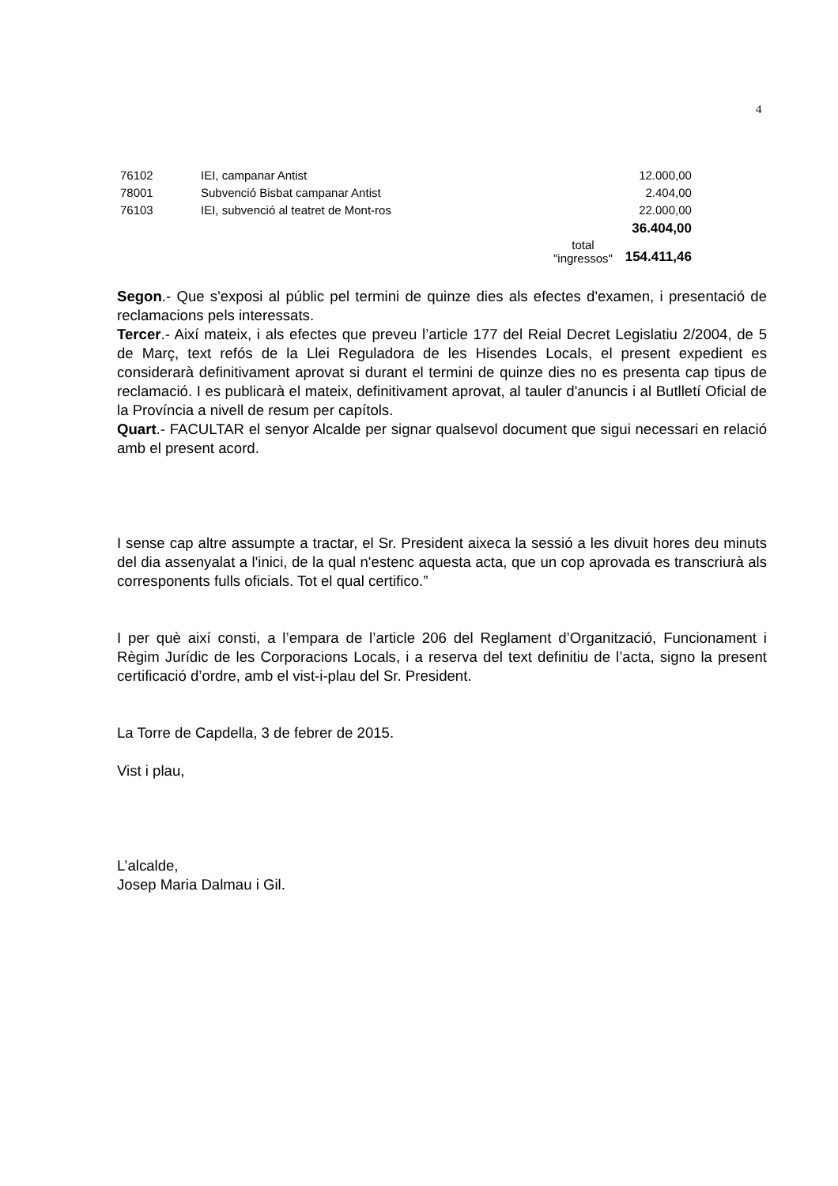4
| 76102 | IEI, campanar Antist | | 12.000,00 |
| 78001 | Subvenció Bisbat campanar Antist | | 2.404,00 |
| 76103 | IEI, subvenció al teatret de Mont-ros | | 22.000,00 |
| | | | 36.404,00 |
| | | total "ingressos" | 154.411,46 |
Segon.- Que s'exposi al públic pel termini de quinze dies als efectes d'examen, i presentació de reclamacions pels interessats.
Tercer.- Així mateix, i als efectes que preveu l’article 177 del Reial Decret Legislatiu 2/2004, de 5 de Març, text refós de la Llei Reguladora de les Hisendes Locals, el present expedient es considerarà definitivament aprovat si durant el termini de quinze dies no es presenta cap tipus de reclamació. I es publicarà el mateix, definitivament aprovat, al tauler d'anuncis i al Butlletí Oficial de la Província a nivell de resum per capítols.
Quart.- FACULTAR el senyor Alcalde per signar qualsevol document que sigui necessari en relació amb el present acord.
I sense cap altre assumpte a tractar, el Sr. President aixeca la sessió a les divuit hores deu minuts del dia assenyalat a l'inici, de la qual n'estenc aquesta acta, que un cop aprovada es transcriurà als corresponents fulls oficials. Tot el qual certifico.”
I per què així consti, a l’empara de l’article 206 del Reglament d’Organització, Funcionament i Règim Jurídic de les Corporacions Locals, i a reserva del text definitiu de l’acta, signo la present certificació d’ordre, amb el vist-i-plau del Sr. President.
La Torre de Capdella, 3 de febrer de 2015.
Vist i plau,
L’alcalde,
Josep Maria Dalmau i Gil.